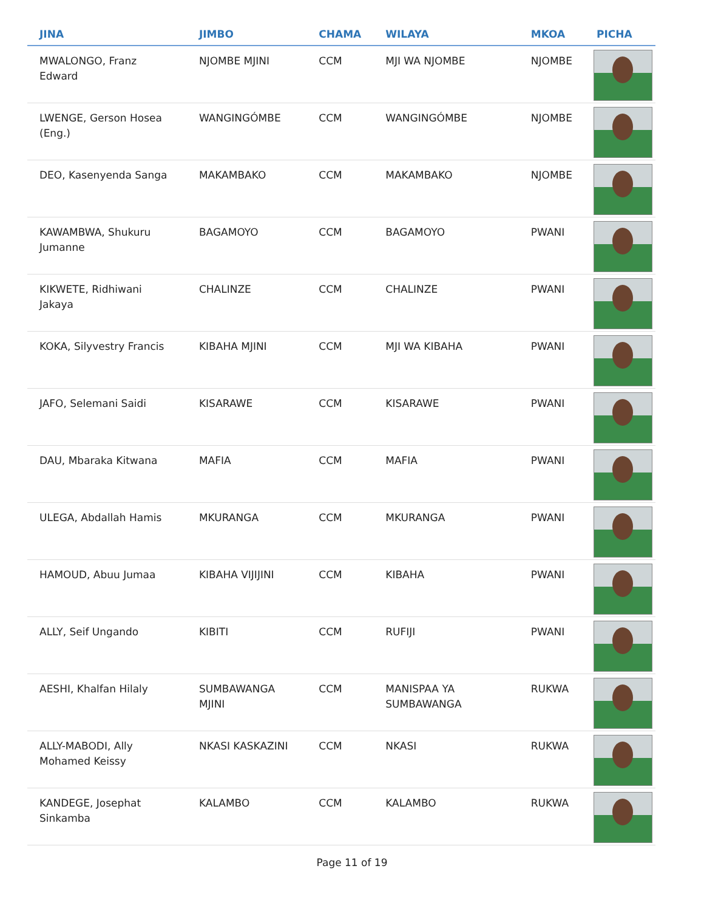| JINA | JIMBO | CHAMA | WILAYA | MKOA | PICHA |
| --- | --- | --- | --- | --- | --- |
| MWALONGO, Franz Edward | NJOMBE MJINI | CCM | MJI WA NJOMBE | NJOMBE | |
| LWENGE, Gerson Hosea (Eng.) | WANGINGÓMBE | CCM | WANGINGÓMBE | NJOMBE | |
| DEO, Kasenyenda Sanga | MAKAMBAKO | CCM | MAKAMBAKO | NJOMBE | |
| KAWAMBWA, Shukuru Jumanne | BAGAMOYO | CCM | BAGAMOYO | PWANI | |
| KIKWETE, Ridhiwani Jakaya | CHALINZE | CCM | CHALINZE | PWANI | |
| KOKA, Silyvestry Francis | KIBAHA MJINI | CCM | MJI WA KIBAHA | PWANI | |
| JAFO, Selemani Saidi | KISARAWE | CCM | KISARAWE | PWANI | |
| DAU, Mbaraka Kitwana | MAFIA | CCM | MAFIA | PWANI | |
| ULEGA, Abdallah Hamis | MKURANGA | CCM | MKURANGA | PWANI | |
| HAMOUD, Abuu Jumaa | KIBAHA VIJIJINI | CCM | KIBAHA | PWANI | |
| ALLY, Seif Ungando | KIBITI | CCM | RUFIJI | PWANI | |
| AESHI, Khalfan Hilaly | SUMBAWANGA MJINI | CCM | MANISPAA YA SUMBAWANGA | RUKWA | |
| ALLY-MABODI, Ally Mohamed Keissy | NKASI KASKAZINI | CCM | NKASI | RUKWA | |
| KANDEGE, Josephat Sinkamba | KALAMBO | CCM | KALAMBO | RUKWA | |
Page 11 of 19